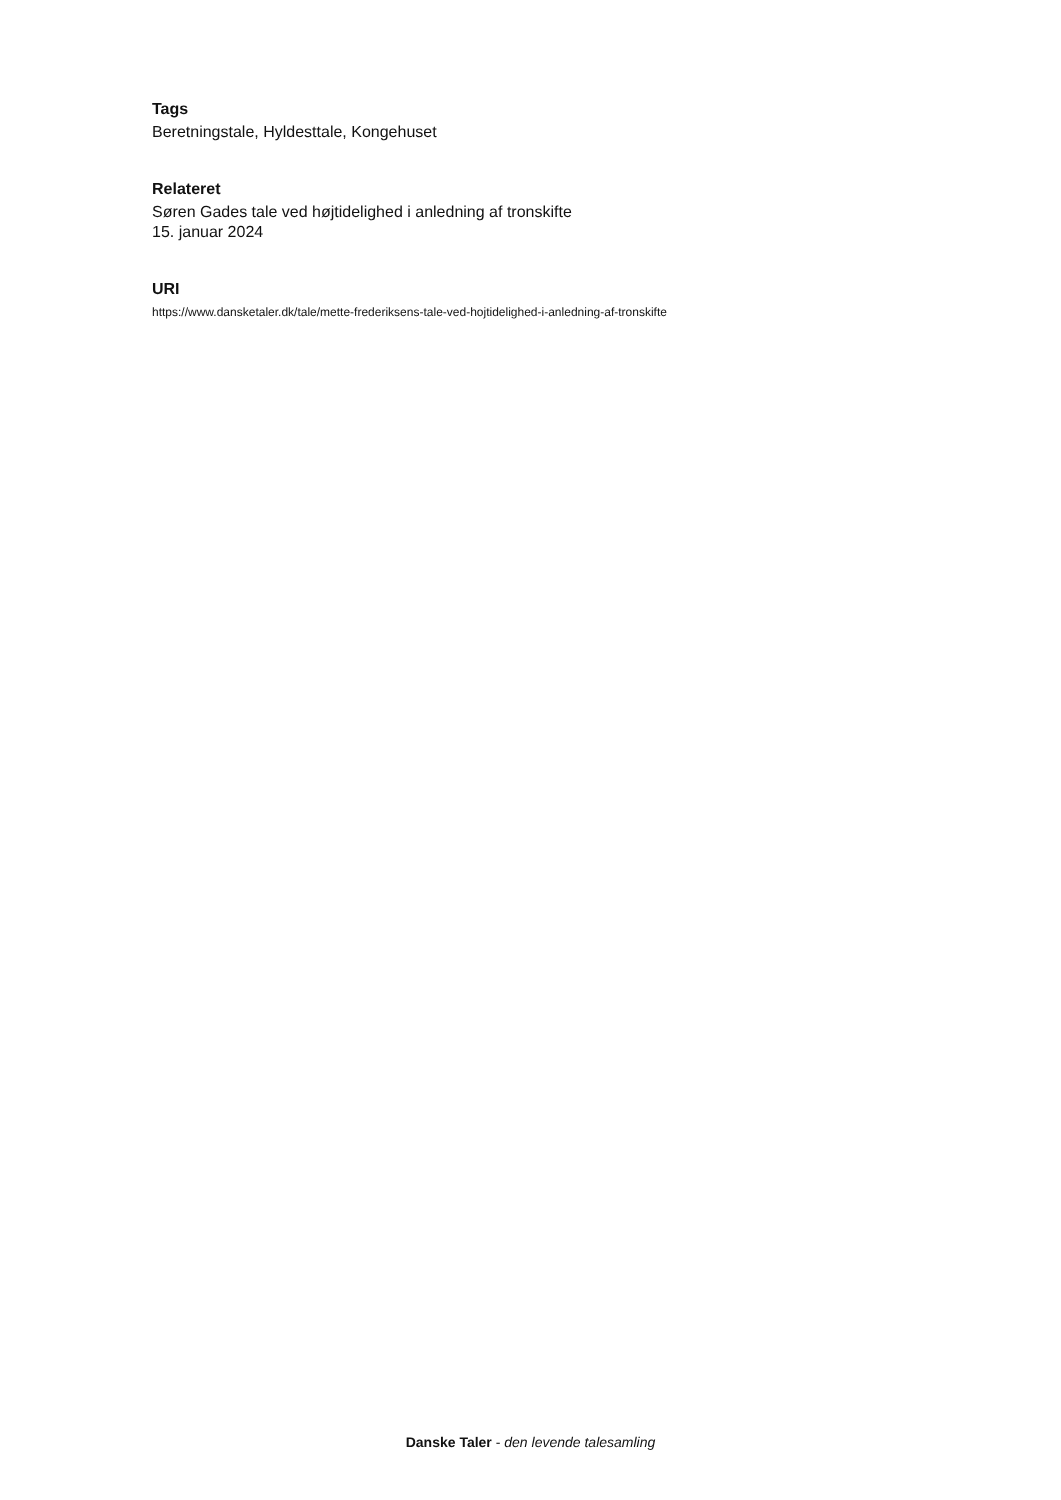Tags
Beretningstale, Hyldesttale, Kongehuset
Relateret
Søren Gades tale ved højtidelighed i anledning af tronskifte
15. januar 2024
URI
https://www.dansketaler.dk/tale/mette-frederiksens-tale-ved-hojtidelighed-i-anledning-af-tronskifte
Danske Taler - den levende talesamling